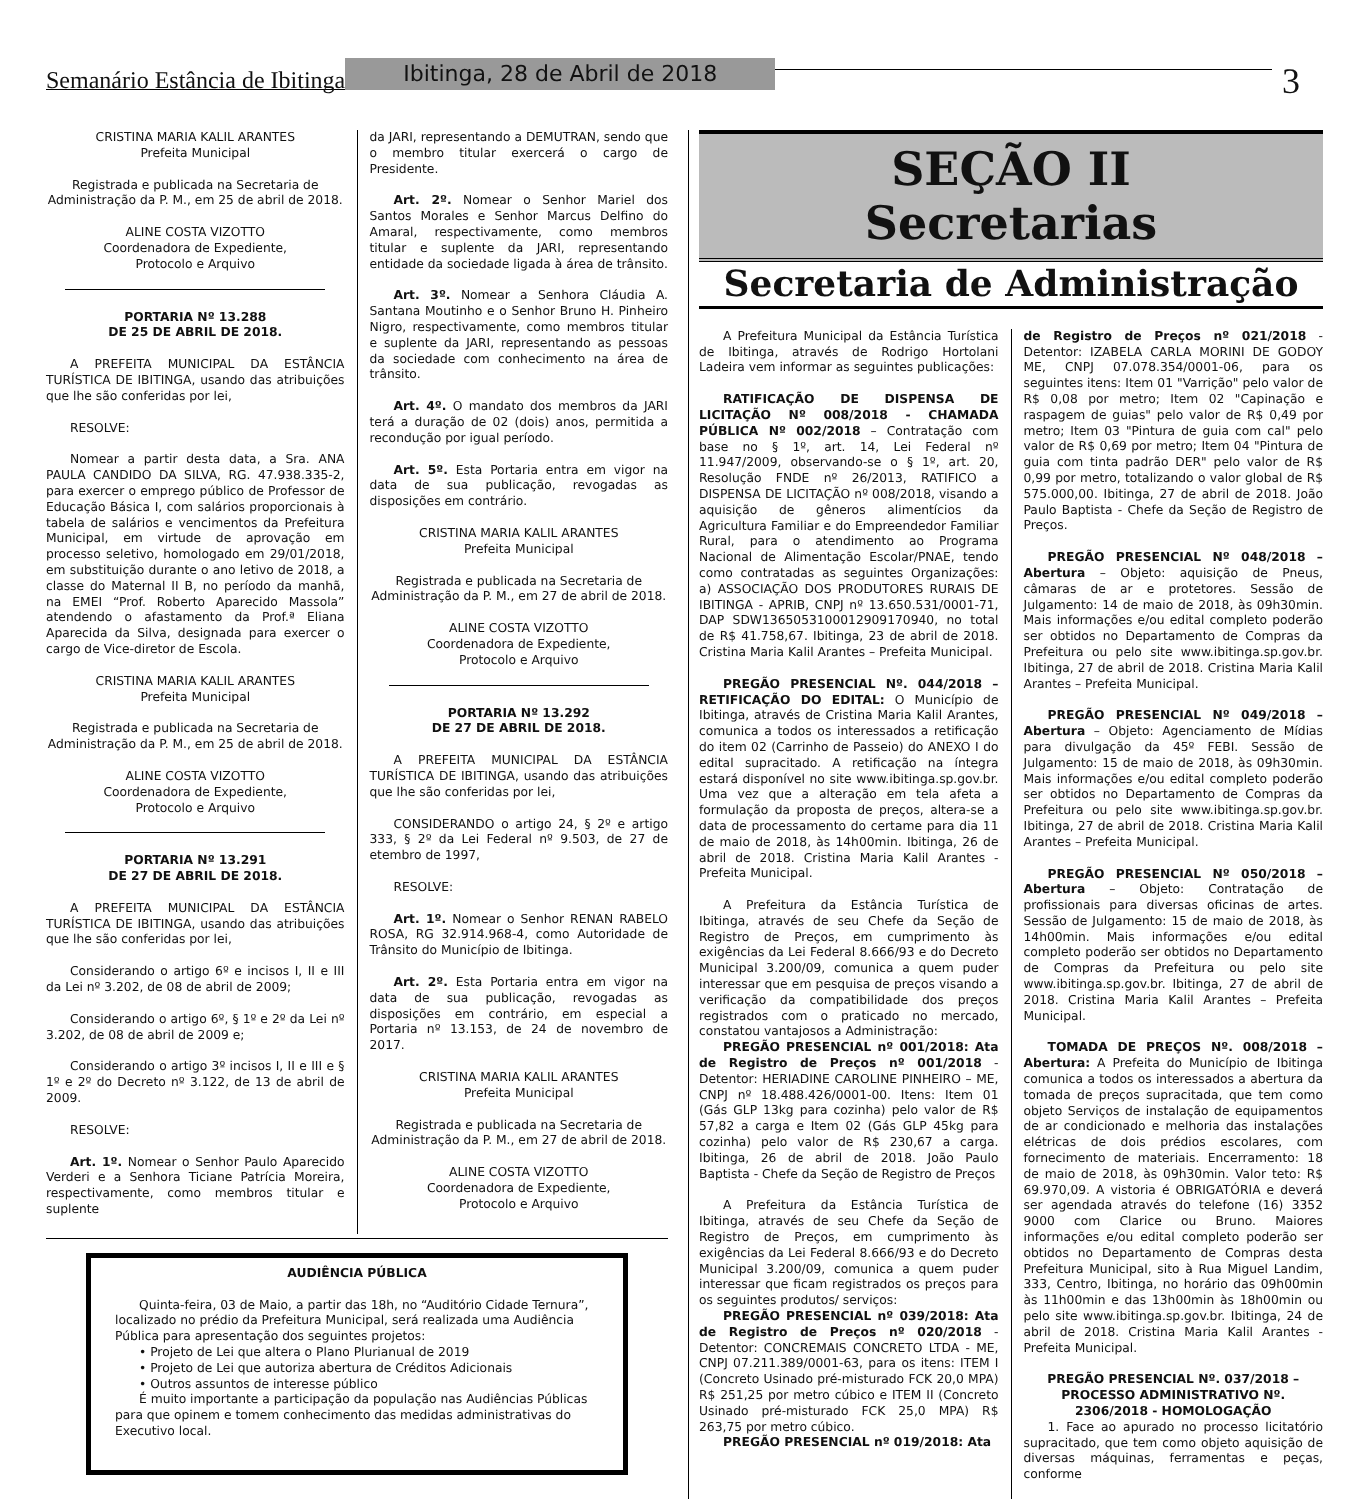Semanário Estância de Ibitinga Ibitinga, 28 de Abril de 2018 3
CRISTINA MARIA KALIL ARANTES
Prefeita Municipal
Registrada e publicada na Secretaria de Administração da P. M., em 25 de abril de 2018.
ALINE COSTA VIZOTTO
Coordenadora de Expediente,
Protocolo e Arquivo
PORTARIA Nº 13.288
DE 25 DE ABRIL DE 2018.
A PREFEITA MUNICIPAL DA ESTÂNCIA TURÍSTICA DE IBITINGA, usando das atribuições que lhe são conferidas por lei,
RESOLVE:
Nomear a partir desta data, a Sra. ANA PAULA CANDIDO DA SILVA, RG. 47.938.335-2, para exercer o emprego público de Professor de Educação Básica I, com salários proporcionais à tabela de salários e vencimentos da Prefeitura Municipal, em virtude de aprovação em processo seletivo, homologado em 29/01/2018, em substituição durante o ano letivo de 2018, a classe do Maternal II B, no período da manhã, na EMEI “Prof. Roberto Aparecido Massola” atendendo o afastamento da Prof.ª Eliana Aparecida da Silva, designada para exercer o cargo de Vice-diretor de Escola.
CRISTINA MARIA KALIL ARANTES
Prefeita Municipal
Registrada e publicada na Secretaria de Administração da P. M., em 25 de abril de 2018.
ALINE COSTA VIZOTTO
Coordenadora de Expediente,
Protocolo e Arquivo
PORTARIA Nº 13.291
DE 27 DE ABRIL DE 2018.
A PREFEITA MUNICIPAL DA ESTÂNCIA TURÍSTICA DE IBITINGA, usando das atribuições que lhe são conferidas por lei,
Considerando o artigo 6º e incisos I, II e III da Lei nº 3.202, de 08 de abril de 2009;
Considerando o artigo 6º, § 1º e 2º da Lei nº 3.202, de 08 de abril de 2009 e;
Considerando o artigo 3º incisos I, II e III e § 1º e 2º do Decreto nº 3.122, de 13 de abril de 2009.
RESOLVE:
Art. 1º. Nomear o Senhor Paulo Aparecido Verderi e a Senhora Ticiane Patrícia Moreira, respectivamente, como membros titular e suplente
da JARI, representando a DEMUTRAN, sendo que o membro titular exercerá o cargo de Presidente.
Art. 2º. Nomear o Senhor Mariel dos Santos Morales e Senhor Marcus Delfino do Amaral, respectivamente, como membros titular e suplente da JARI, representando entidade da sociedade ligada à área de trânsito.
Art. 3º. Nomear a Senhora Cláudia A. Santana Moutinho e o Senhor Bruno H. Pinheiro Nigro, respectivamente, como membros titular e suplente da JARI, representando as pessoas da sociedade com conhecimento na área de trânsito.
Art. 4º. O mandato dos membros da JARI terá a duração de 02 (dois) anos, permitida a recondução por igual período.
Art. 5º. Esta Portaria entra em vigor na data de sua publicação, revogadas as disposições em contrário.
CRISTINA MARIA KALIL ARANTES
Prefeita Municipal
Registrada e publicada na Secretaria de Administração da P. M., em 27 de abril de 2018.
ALINE COSTA VIZOTTO
Coordenadora de Expediente,
Protocolo e Arquivo
PORTARIA Nº 13.292
DE 27 DE ABRIL DE 2018.
A PREFEITA MUNICIPAL DA ESTÂNCIA TURÍSTICA DE IBITINGA, usando das atribuições que lhe são conferidas por lei,
CONSIDERANDO o artigo 24, § 2º e artigo 333, § 2º da Lei Federal nº 9.503, de 27 de etembro de 1997,
RESOLVE:
Art. 1º. Nomear o Senhor RENAN RABELO ROSA, RG 32.914.968-4, como Autoridade de Trânsito do Município de Ibitinga.
Art. 2º. Esta Portaria entra em vigor na data de sua publicação, revogadas as disposições em contrário, em especial a Portaria nº 13.153, de 24 de novembro de 2017.
CRISTINA MARIA KALIL ARANTES
Prefeita Municipal
Registrada e publicada na Secretaria de Administração da P. M., em 27 de abril de 2018.
ALINE COSTA VIZOTTO
Coordenadora de Expediente,
Protocolo e Arquivo
AUDIÊNCIA PÚBLICA
Quinta-feira, 03 de Maio, a partir das 18h, no “Auditório Cidade Ternura”, localizado no prédio da Prefeitura Municipal, será realizada uma Audiência Pública para apresentação dos seguintes projetos:
• Projeto de Lei que altera o Plano Plurianual de 2019
• Projeto de Lei que autoriza abertura de Créditos Adicionais
• Outros assuntos de interesse público
É muito importante a participação da população nas Audiências Públicas para que opinem e tomem conhecimento das medidas administrativas do Executivo local.
SEÇÃO II
Secretarias
Secretaria de Administração
A Prefeitura Municipal da Estância Turística de Ibitinga, através de Rodrigo Hortolani Ladeira vem informar as seguintes publicações:
RATIFICAÇÃO DE DISPENSA DE LICITAÇÃO Nº 008/2018 - CHAMADA PÚBLICA Nº 002/2018 – Contratação com base no § 1º, art. 14, Lei Federal nº 11.947/2009, observando-se o § 1º, art. 20, Resolução FNDE nº 26/2013, RATIFICO a DISPENSA DE LICITAÇÃO nº 008/2018, visando a aquisição de gêneros alimentícios da Agricultura Familiar e do Empreendedor Familiar Rural, para o atendimento ao Programa Nacional de Alimentação Escolar/PNAE, tendo como contratadas as seguintes Organizações: a) ASSOCIAÇÃO DOS PRODUTORES RURAIS DE IBITINGA - APRIB, CNPJ nº 13.650.531/0001-71, DAP SDW136505310001290917094​0, no total de R$ 41.758,67. Ibitinga, 23 de abril de 2018. Cristina Maria Kalil Arantes – Prefeita Municipal.
PREGÃO PRESENCIAL Nº. 044/2018 – RETIFICAÇÃO DO EDITAL: O Município de Ibitinga, através de Cristina Maria Kalil Arantes, comunica a todos os interessados a retificação do item 02 (Carrinho de Passeio) do ANEXO I do edital supracitado. A retificação na íntegra estará disponível no site www.ibitinga.sp.gov.br. Uma vez que a alteração em tela afeta a formulação da proposta de preços, altera-se a data de processamento do certame para dia 11 de maio de 2018, às 14h00min. Ibitinga, 26 de abril de 2018. Cristina Maria Kalil Arantes - Prefeita Municipal.
A Prefeitura da Estância Turística de Ibitinga, através de seu Chefe da Seção de Registro de Preços, em cumprimento às exigências da Lei Federal 8.666/93 e do Decreto Municipal 3.200/09, comunica a quem puder interessar que em pesquisa de preços visando a verificação da compatibilidade dos preços registrados com o praticado no mercado, constatou vantajosos a Administração:
PREGÃO PRESENCIAL nº 001/2018: Ata de Registro de Preços nº 001/2018 - Detentor: HERIADINE CAROLINE PINHEIRO – ME, CNPJ nº 18.488.426/0001-00. Itens: Item 01 (Gás GLP 13kg para cozinha) pelo valor de R$ 57,82 a carga e Item 02 (Gás GLP 45kg para cozinha) pelo valor de R$ 230,67 a carga. Ibitinga, 26 de abril de 2018. João Paulo Baptista - Chefe da Seção de Registro de Preços
A Prefeitura da Estância Turística de Ibitinga, através de seu Chefe da Seção de Registro de Preços, em cumprimento às exigências da Lei Federal 8.666/93 e do Decreto Municipal 3.200/09, comunica a quem puder interessar que ficam registrados os preços para os seguintes produtos/ serviços:
PREGÃO PRESENCIAL nº 039/2018: Ata de Registro de Preços nº 020/2018 - Detentor: CONCREMAIS CONCRETO LTDA - ME, CNPJ 07.211.389/0001-63, para os itens: ITEM I (Concreto Usinado pré-misturado FCK 20,0 MPA) R$ 251,25 por metro cúbico e ITEM II (Concreto Usinado pré-misturado FCK 25,0 MPA) R$ 263,75 por metro cúbico.
PREGÃO PRESENCIAL nº 019/2018: Ata
de Registro de Preços nº 021/2018 - Detentor: IZABELA CARLA MORINI DE GODOY ME, CNPJ 07.078.354/0001-06, para os seguintes itens: Item 01 "Varrição" pelo valor de R$ 0,08 por metro; Item 02 "Capinação e raspagem de guias" pelo valor de R$ 0,49 por metro; Item 03 "Pintura de guia com cal" pelo valor de R$ 0,69 por metro; Item 04 "Pintura de guia com tinta padrão DER" pelo valor de R$ 0,99 por metro, totalizando o valor global de R$ 575.000,00. Ibitinga, 27 de abril de 2018. João Paulo Baptista - Chefe da Seção de Registro de Preços.
PREGÃO PRESENCIAL Nº 048/2018 – Abertura – Objeto: aquisição de Pneus, câmaras de ar e protetores. Sessão de Julgamento: 14 de maio de 2018, às 09h30min. Mais informações e/ou edital completo poderão ser obtidos no Departamento de Compras da Prefeitura ou pelo site www.ibitinga.sp.gov.br. Ibitinga, 27 de abril de 2018. Cristina Maria Kalil Arantes – Prefeita Municipal.
PREGÃO PRESENCIAL Nº 049/2018 – Abertura – Objeto: Agenciamento de Mídias para divulgação da 45º FEBI. Sessão de Julgamento: 15 de maio de 2018, às 09h30min. Mais informações e/ou edital completo poderão ser obtidos no Departamento de Compras da Prefeitura ou pelo site www.ibitinga.sp.gov.br. Ibitinga, 27 de abril de 2018. Cristina Maria Kalil Arantes – Prefeita Municipal.
PREGÃO PRESENCIAL Nº 050/2018 – Abertura – Objeto: Contratação de profissionais para diversas oficinas de artes. Sessão de Julgamento: 15 de maio de 2018, às 14h00min. Mais informações e/ou edital completo poderão ser obtidos no Departamento de Compras da Prefeitura ou pelo site www.ibitinga.sp.gov.br. Ibitinga, 27 de abril de 2018. Cristina Maria Kalil Arantes – Prefeita Municipal.
TOMADA DE PREÇOS Nº. 008/2018 – Abertura: A Prefeita do Município de Ibitinga comunica a todos os interessados a abertura da tomada de preços supracitada, que tem como objeto Serviços de instalação de equipamentos de ar condicionado e melhoria das instalações elétricas de dois prédios escolares, com fornecimento de materiais. Encerramento: 18 de maio de 2018, às 09h30min. Valor teto: R$ 69.970,09. A vistoria é OBRIGATÓRIA e deverá ser agendada através do telefone (16) 3352 9000 com Clarice ou Bruno. Maiores informações e/ou edital completo poderão ser obtidos no Departamento de Compras desta Prefeitura Municipal, sito à Rua Miguel Landim, 333, Centro, Ibitinga, no horário das 09h00min às 11h00min e das 13h00min às 18h00min ou pelo site www.ibitinga.sp.gov.br. Ibitinga, 24 de abril de 2018. Cristina Maria Kalil Arantes - Prefeita Municipal.
PREGÃO PRESENCIAL Nº. 037/2018 – PROCESSO ADMINISTRATIVO Nº. 2306/2018 - HOMOLOGAÇÃO
1. Face ao apurado no processo licitatório supracitado, que tem como objeto aquisição de diversas máquinas, ferramentas e peças, conforme